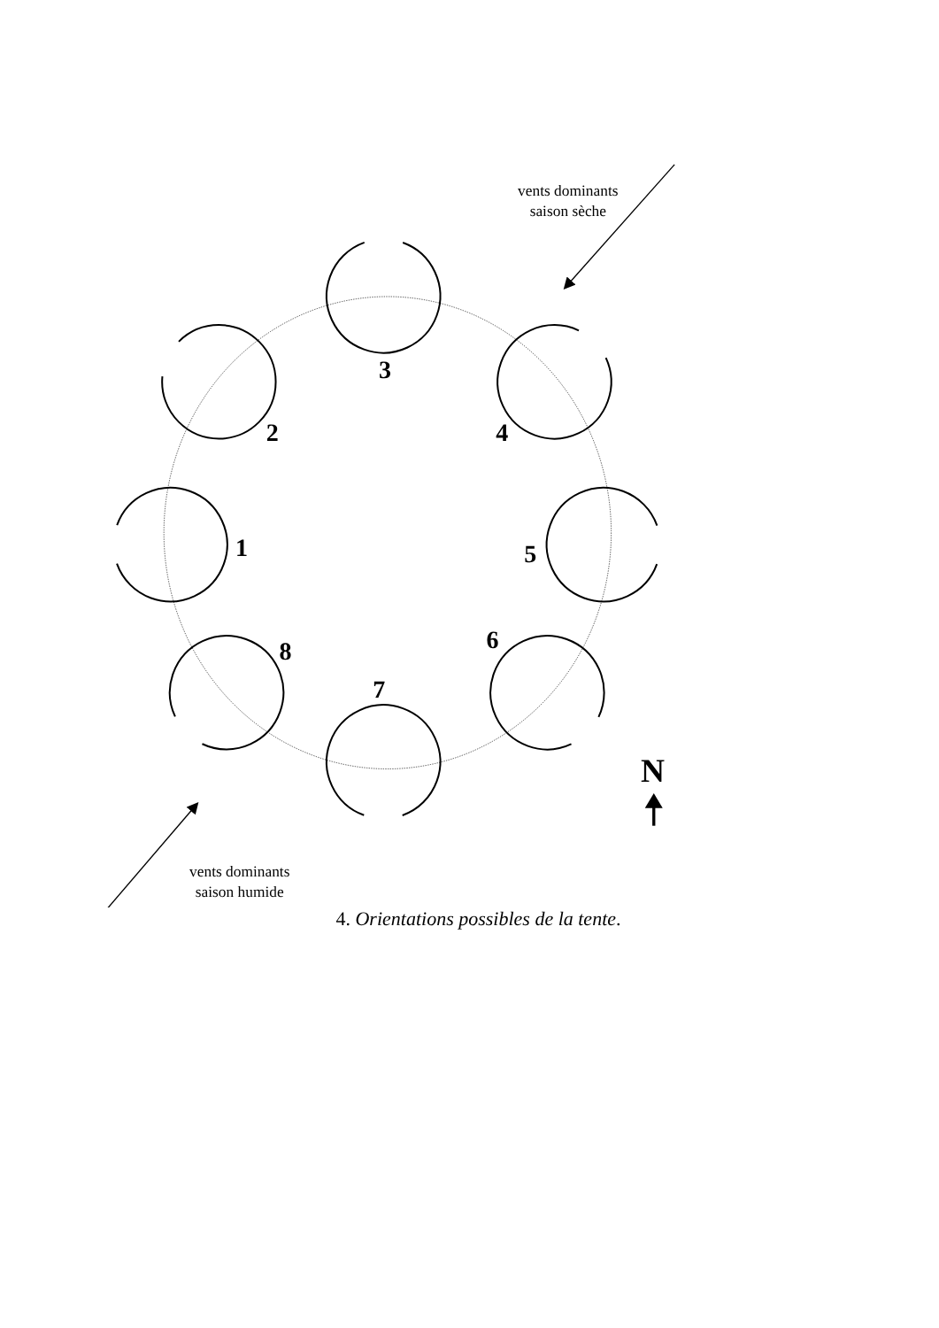1
2
3
4
5
6
7
8
vents dominants
saison sèche
vents dominants
saison humide
N
4. Orientations possibles de la tente.